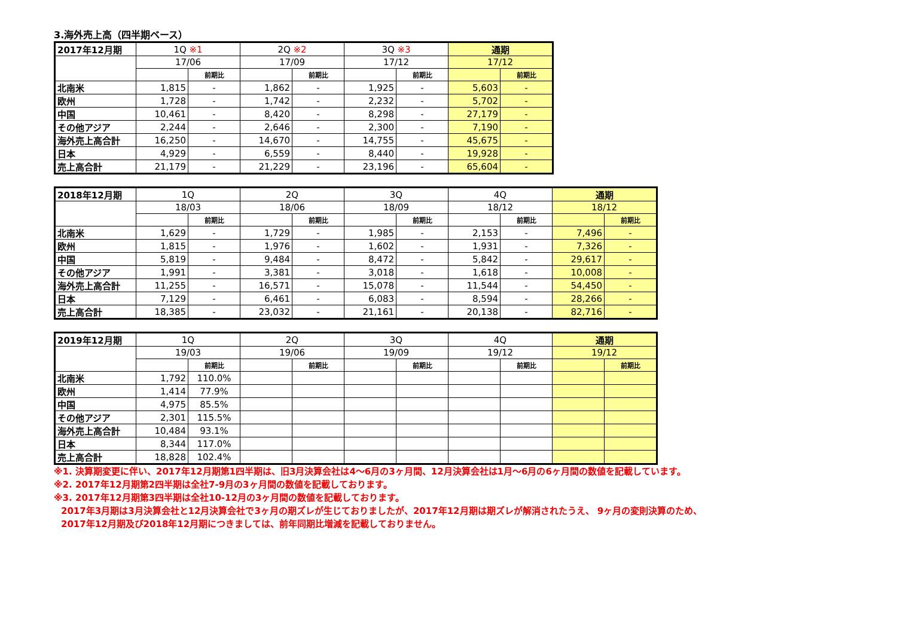3.海外売上高（四半期ベース）
| 2017年12月期 | 1Q ※1 | | 2Q ※2 | | 3Q ※3 | | 通期 | |
| --- | --- | --- | --- | --- | --- | --- | --- | --- |
| | 17/06 | | 17/09 | | 17/12 | | 17/12 | |
| | | 前期比 | | 前期比 | | 前期比 | | 前期比 |
| 北南米 | 1,815 | - | 1,862 | - | 1,925 | - | 5,603 | - |
| 欧州 | 1,728 | - | 1,742 | - | 2,232 | - | 5,702 | - |
| 中国 | 10,461 | - | 8,420 | - | 8,298 | - | 27,179 | - |
| その他アジア | 2,244 | - | 2,646 | - | 2,300 | - | 7,190 | - |
| 海外売上高合計 | 16,250 | - | 14,670 | - | 14,755 | - | 45,675 | - |
| 日本 | 4,929 | - | 6,559 | - | 8,440 | - | 19,928 | - |
| 売上高合計 | 21,179 | - | 21,229 | - | 23,196 | - | 65,604 | - |
| 2018年12月期 | 1Q | | 2Q | | 3Q | | 4Q | | 通期 | |
| --- | --- | --- | --- | --- | --- | --- | --- | --- | --- | --- |
| | 18/03 | | 18/06 | | 18/09 | | 18/12 | | 18/12 | |
| | | 前期比 | | 前期比 | | 前期比 | | 前期比 | | 前期比 |
| 北南米 | 1,629 | - | 1,729 | - | 1,985 | - | 2,153 | - | 7,496 | - |
| 欧州 | 1,815 | - | 1,976 | - | 1,602 | - | 1,931 | - | 7,326 | - |
| 中国 | 5,819 | - | 9,484 | - | 8,472 | - | 5,842 | - | 29,617 | - |
| その他アジア | 1,991 | - | 3,381 | - | 3,018 | - | 1,618 | - | 10,008 | - |
| 海外売上高合計 | 11,255 | - | 16,571 | - | 15,078 | - | 11,544 | - | 54,450 | - |
| 日本 | 7,129 | - | 6,461 | - | 6,083 | - | 8,594 | - | 28,266 | - |
| 売上高合計 | 18,385 | - | 23,032 | - | 21,161 | - | 20,138 | - | 82,716 | - |
| 2019年12月期 | 1Q | | 2Q | | 3Q | | 4Q | | 通期 | |
| --- | --- | --- | --- | --- | --- | --- | --- | --- | --- | --- |
| | 19/03 | | 19/06 | | 19/09 | | 19/12 | | 19/12 | |
| | | 前期比 | | 前期比 | | 前期比 | | 前期比 | | 前期比 |
| 北南米 | 1,792 | 110.0% | | | | | | | | |
| 欧州 | 1,414 | 77.9% | | | | | | | | |
| 中国 | 4,975 | 85.5% | | | | | | | | |
| その他アジア | 2,301 | 115.5% | | | | | | | | |
| 海外売上高合計 | 10,484 | 93.1% | | | | | | | | |
| 日本 | 8,344 | 117.0% | | | | | | | | |
| 売上高合計 | 18,828 | 102.4% | | | | | | | | |
※1. 決算期変更に伴い、2017年12月期第1四半期は、旧3月決算会社は4～6月の3ヶ月間、12月決算会社は1月～6月の6ヶ月間の数値を記載しています。
※2. 2017年12月期第2四半期は全社7-9月の3ヶ月間の数値を記載しております。
※3. 2017年12月期第3四半期は全社10-12月の3ヶ月間の数値を記載しております。
2017年3月期は3月決算会社と12月決算会社で3ヶ月の期ズレが生じておりましたが、2017年12月期は期ズレが解消されたうえ、 9ヶ月の変則決算のため、
2017年12月期及び2018年12月期につきましては、前年同期比増減を記載しておりません。